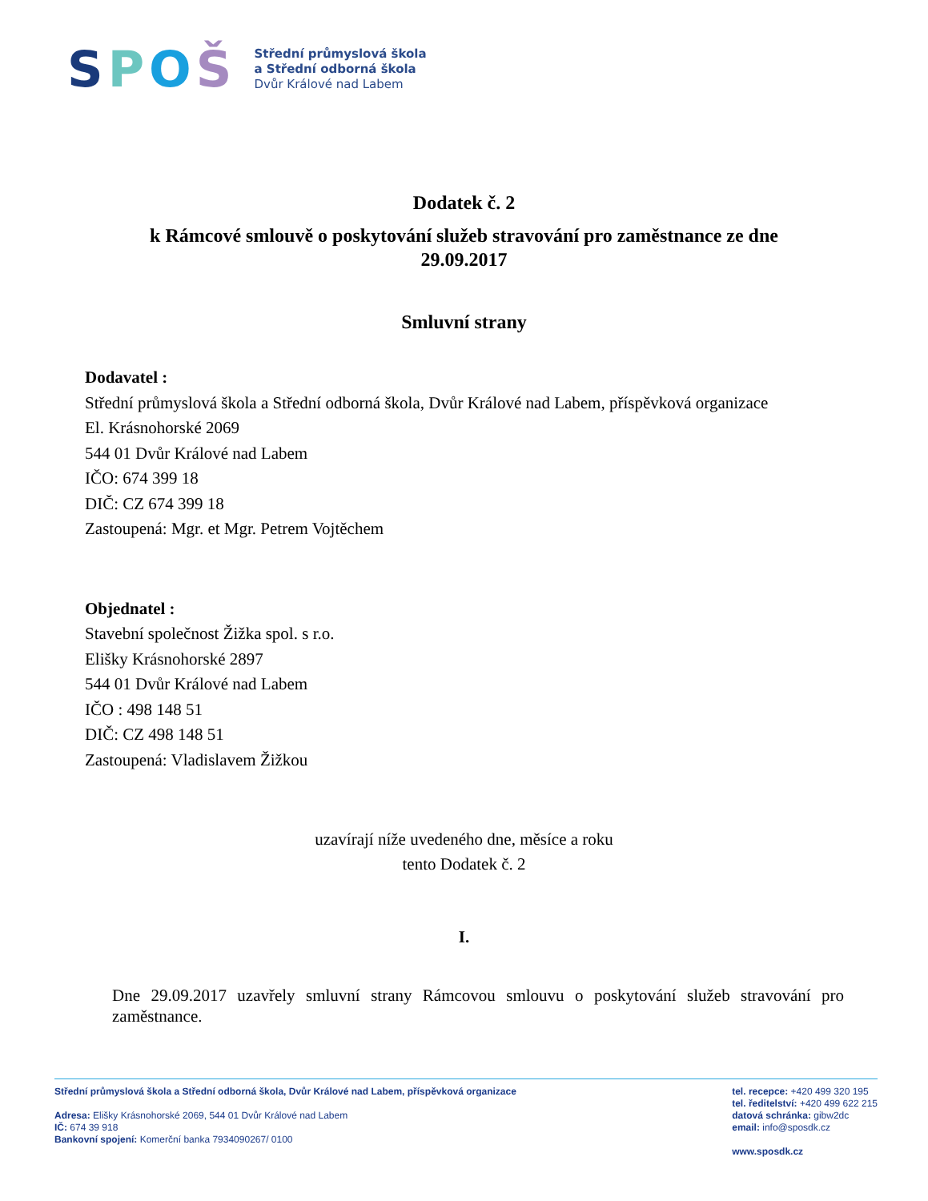SPOŠ
Střední průmyslová škola
a Střední odborná škola
Dvůr Králové nad Labem
Dodatek č. 2
k Rámcové smlouvě o poskytování služeb stravování pro zaměstnance ze dne
29.09.2017
Smluvní strany
Dodavatel :
Střední průmyslová škola a Střední odborná škola, Dvůr Králové nad Labem, příspěvková organizace
El. Krásnohorské 2069
544 01 Dvůr Králové nad Labem
IČO: 674 399 18
DIČ: CZ 674 399 18
Zastoupená: Mgr. et Mgr. Petrem Vojtěchem
Objednatel :
Stavební společnost Žižka spol. s r.o.
Elišky Krásnohorské 2897
544 01 Dvůr Králové nad Labem
IČO : 498 148 51
DIČ: CZ 498 148 51
Zastoupená: Vladislavem Žižkou
uzavírají níže uvedeného dne, měsíce a roku
tento Dodatek č. 2
I.
Dne 29.09.2017 uzavřely smluvní strany Rámcovou smlouvu o poskytování služeb stravování pro zaměstnance.
Střední průmyslová škola a Střední odborná škola, Dvůr Králové nad Labem, příspěvková organizace
Adresa: Elišky Krásnohorské 2069, 544 01 Dvůr Králové nad Labem
IČ: 674 39 918
Bankovní spojení: Komerční banka 7934090267/ 0100
tel. recepce: +420 499 320 195
tel. ředitelství: +420 499 622 215
datová schránka: gibw2dc
email: info@sposdk.cz
www.sposdk.cz